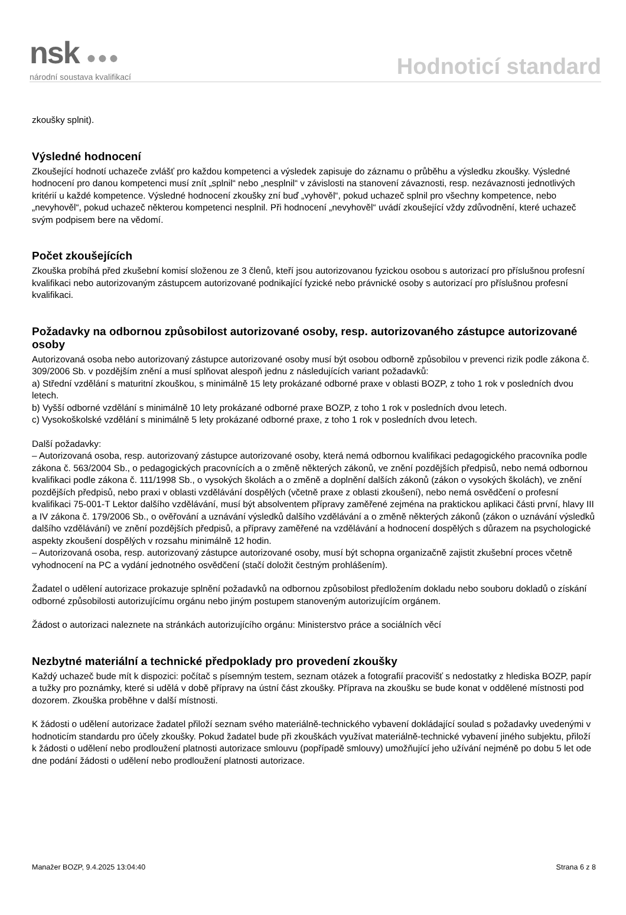nsk ●●●
národní soustava kvalifikací
Hodnoticí standard
zkoušky splnit).
Výsledné hodnocení
Zkoušející hodnotí uchazeče zvlášť pro každou kompetenci a výsledek zapisuje do záznamu o průběhu a výsledku zkoušky. Výsledné hodnocení pro danou kompetenci musí znít „splnil“ nebo „nesplnil“ v závislosti na stanovení závaznosti, resp. nezávaznosti jednotlivých kritérií u každé kompetence. Výsledné hodnocení zkoušky zní buď „vyhověl“, pokud uchazeč splnil pro všechny kompetence, nebo „nevyhověl“, pokud uchazeč některou kompetenci nesplnil. Při hodnocení „nevyhověl“ uvádí zkoušející vždy zdůvodnění, které uchazeč svým podpisem bere na vědomí.
Počet zkoušejících
Zkouška probíhá před zkušební komisí složenou ze 3 členů, kteří jsou autorizovanou fyzickou osobou s autorizací pro příslušnou profesní kvalifikaci nebo autorizovaným zástupcem autorizované podnikající fyzické nebo právnické osoby s autorizací pro příslušnou profesní kvalifikaci.
Požadavky na odbornou způsobilost autorizované osoby, resp. autorizovaného zástupce autorizované osoby
Autorizovaná osoba nebo autorizovaný zástupce autorizované osoby musí být osobou odborně způsobilou v prevenci rizik podle zákona č. 309/2006 Sb. v pozdějším znění a musí splňovat alespoň jednu z následujících variant požadavků:
a) Střední vzdělání s maturitní zkouškou, s minimálně 15 lety prokázané odborné praxe v oblasti BOZP, z toho 1 rok v posledních dvou letech.
b) Vyšší odborné vzdělání s minimálně 10 lety prokázané odborné praxe BOZP, z toho 1 rok v posledních dvou letech.
c) Vysokoškolské vzdělání s minimálně 5 lety prokázané odborné praxe, z toho 1 rok v posledních dvou letech.
Další požadavky:
– Autorizovaná osoba, resp. autorizovaný zástupce autorizované osoby, která nemá odbornou kvalifikaci pedagogického pracovníka podle zákona č. 563/2004 Sb., o pedagogických pracovnících a o změně některých zákonů, ve znění pozdějších předpisů, nebo nemá odbornou kvalifikaci podle zákona č. 111/1998 Sb., o vysokých školách a o změně a doplnění dalších zákonů (zákon o vysokých školách), ve znění pozdějších předpisů, nebo praxi v oblasti vzdělávání dospělých (včetně praxe z oblasti zkoušení), nebo nemá osvědčení o profesní kvalifikaci 75-001-T Lektor dalšího vzdělávání, musí být absolventem přípravy zaměřené zejména na praktickou aplikaci části první, hlavy III a IV zákona č. 179/2006 Sb., o ověřování a uznávání výsledků dalšího vzdělávání a o změně některých zákonů (zákon o uznávání výsledků dalšího vzdělávání) ve znění pozdějších předpisů, a přípravy zaměřené na vzdělávání a hodnocení dospělých s důrazem na psychologické aspekty zkoušení dospělých v rozsahu minimálně 12 hodin.
– Autorizovaná osoba, resp. autorizovaný zástupce autorizované osoby, musí být schopna organizačně zajistit zkušební proces včetně vyhodnocení na PC a vydání jednotného osvědčení (stačí doložit čestným prohlášením).
Žadatel o udělení autorizace prokazuje splnění požadavků na odbornou způsobilost předložením dokladu nebo souboru dokladů o získání odborné způsobilosti autorizujícímu orgánu nebo jiným postupem stanoveným autorizujícím orgánem.
Žádost o autorizaci naleznete na stránkách autorizujícího orgánu: Ministerstvo práce a sociálních věcí
Nezbytné materiální a technické předpoklady pro provedení zkoušky
Každý uchazeč bude mít k dispozici: počítač s písemným testem, seznam otázek a fotografií pracovišť s nedostatky z hlediska BOZP, papír a tužky pro poznámky, které si udělá v době přípravy na ústní část zkoušky. Příprava na zkoušku se bude konat v oddělené místnosti pod dozorem. Zkouška proběhne v další místnosti.
K žádosti o udělení autorizace žadatel přiloží seznam svého materiálně-technického vybavení dokládající soulad s požadavky uvedenými v hodnoticím standardu pro účely zkoušky. Pokud žadatel bude při zkouškách využívat materiálně-technické vybavení jiného subjektu, přiloží k žádosti o udělení nebo prodloužení platnosti autorizace smlouvu (popřípadě smlouvy) umožňující jeho užívání nejméně po dobu 5 let ode dne podání žádosti o udělení nebo prodloužení platnosti autorizace.
Manažer BOZP, 9.4.2025 13:04:40 Strana 6 z 8